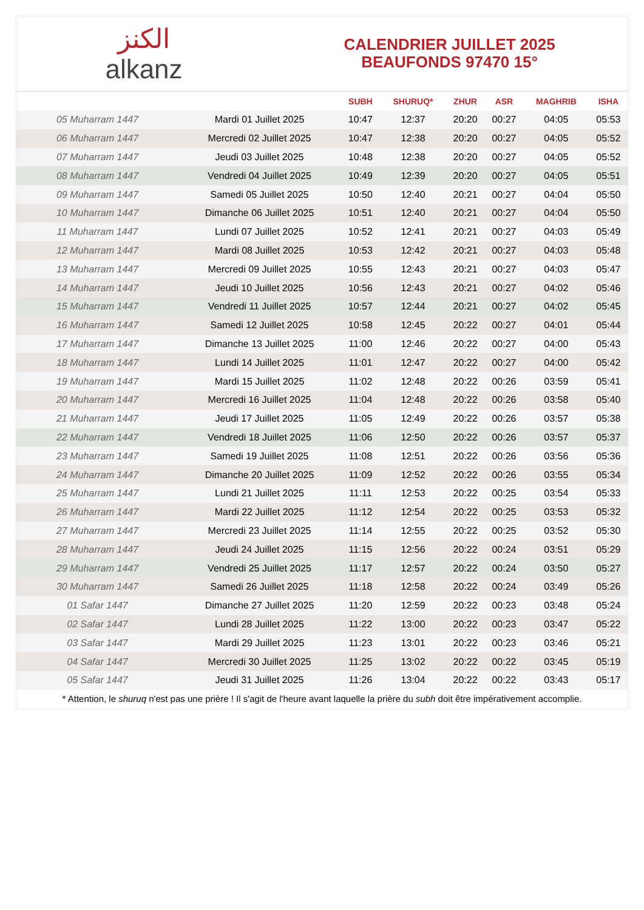الكنز
alkanz
CALENDRIER JUILLET 2025
BEAUFONDS 97470 15°
| | | SUBH | SHURUQ* | ZHUR | ASR | MAGHRIB | ISHA |
| --- | --- | --- | --- | --- | --- | --- | --- |
| 05 Muharram 1447 | Mardi 01 Juillet 2025 | 10:47 | 12:37 | 20:20 | 00:27 | 04:05 | 05:53 |
| 06 Muharram 1447 | Mercredi 02 Juillet 2025 | 10:47 | 12:38 | 20:20 | 00:27 | 04:05 | 05:52 |
| 07 Muharram 1447 | Jeudi 03 Juillet 2025 | 10:48 | 12:38 | 20:20 | 00:27 | 04:05 | 05:52 |
| 08 Muharram 1447 | Vendredi 04 Juillet 2025 | 10:49 | 12:39 | 20:20 | 00:27 | 04:05 | 05:51 |
| 09 Muharram 1447 | Samedi 05 Juillet 2025 | 10:50 | 12:40 | 20:21 | 00:27 | 04:04 | 05:50 |
| 10 Muharram 1447 | Dimanche 06 Juillet 2025 | 10:51 | 12:40 | 20:21 | 00:27 | 04:04 | 05:50 |
| 11 Muharram 1447 | Lundi 07 Juillet 2025 | 10:52 | 12:41 | 20:21 | 00:27 | 04:03 | 05:49 |
| 12 Muharram 1447 | Mardi 08 Juillet 2025 | 10:53 | 12:42 | 20:21 | 00:27 | 04:03 | 05:48 |
| 13 Muharram 1447 | Mercredi 09 Juillet 2025 | 10:55 | 12:43 | 20:21 | 00:27 | 04:03 | 05:47 |
| 14 Muharram 1447 | Jeudi 10 Juillet 2025 | 10:56 | 12:43 | 20:21 | 00:27 | 04:02 | 05:46 |
| 15 Muharram 1447 | Vendredi 11 Juillet 2025 | 10:57 | 12:44 | 20:21 | 00:27 | 04:02 | 05:45 |
| 16 Muharram 1447 | Samedi 12 Juillet 2025 | 10:58 | 12:45 | 20:22 | 00:27 | 04:01 | 05:44 |
| 17 Muharram 1447 | Dimanche 13 Juillet 2025 | 11:00 | 12:46 | 20:22 | 00:27 | 04:00 | 05:43 |
| 18 Muharram 1447 | Lundi 14 Juillet 2025 | 11:01 | 12:47 | 20:22 | 00:27 | 04:00 | 05:42 |
| 19 Muharram 1447 | Mardi 15 Juillet 2025 | 11:02 | 12:48 | 20:22 | 00:26 | 03:59 | 05:41 |
| 20 Muharram 1447 | Mercredi 16 Juillet 2025 | 11:04 | 12:48 | 20:22 | 00:26 | 03:58 | 05:40 |
| 21 Muharram 1447 | Jeudi 17 Juillet 2025 | 11:05 | 12:49 | 20:22 | 00:26 | 03:57 | 05:38 |
| 22 Muharram 1447 | Vendredi 18 Juillet 2025 | 11:06 | 12:50 | 20:22 | 00:26 | 03:57 | 05:37 |
| 23 Muharram 1447 | Samedi 19 Juillet 2025 | 11:08 | 12:51 | 20:22 | 00:26 | 03:56 | 05:36 |
| 24 Muharram 1447 | Dimanche 20 Juillet 2025 | 11:09 | 12:52 | 20:22 | 00:26 | 03:55 | 05:34 |
| 25 Muharram 1447 | Lundi 21 Juillet 2025 | 11:11 | 12:53 | 20:22 | 00:25 | 03:54 | 05:33 |
| 26 Muharram 1447 | Mardi 22 Juillet 2025 | 11:12 | 12:54 | 20:22 | 00:25 | 03:53 | 05:32 |
| 27 Muharram 1447 | Mercredi 23 Juillet 2025 | 11:14 | 12:55 | 20:22 | 00:25 | 03:52 | 05:30 |
| 28 Muharram 1447 | Jeudi 24 Juillet 2025 | 11:15 | 12:56 | 20:22 | 00:24 | 03:51 | 05:29 |
| 29 Muharram 1447 | Vendredi 25 Juillet 2025 | 11:17 | 12:57 | 20:22 | 00:24 | 03:50 | 05:27 |
| 30 Muharram 1447 | Samedi 26 Juillet 2025 | 11:18 | 12:58 | 20:22 | 00:24 | 03:49 | 05:26 |
| 01 Safar 1447 | Dimanche 27 Juillet 2025 | 11:20 | 12:59 | 20:22 | 00:23 | 03:48 | 05:24 |
| 02 Safar 1447 | Lundi 28 Juillet 2025 | 11:22 | 13:00 | 20:22 | 00:23 | 03:47 | 05:22 |
| 03 Safar 1447 | Mardi 29 Juillet 2025 | 11:23 | 13:01 | 20:22 | 00:23 | 03:46 | 05:21 |
| 04 Safar 1447 | Mercredi 30 Juillet 2025 | 11:25 | 13:02 | 20:22 | 00:22 | 03:45 | 05:19 |
| 05 Safar 1447 | Jeudi 31 Juillet 2025 | 11:26 | 13:04 | 20:22 | 00:22 | 03:43 | 05:17 |
* Attention, le shuruq n'est pas une prière ! Il s'agit de l'heure avant laquelle la prière du subh doit être impérativement accomplie.